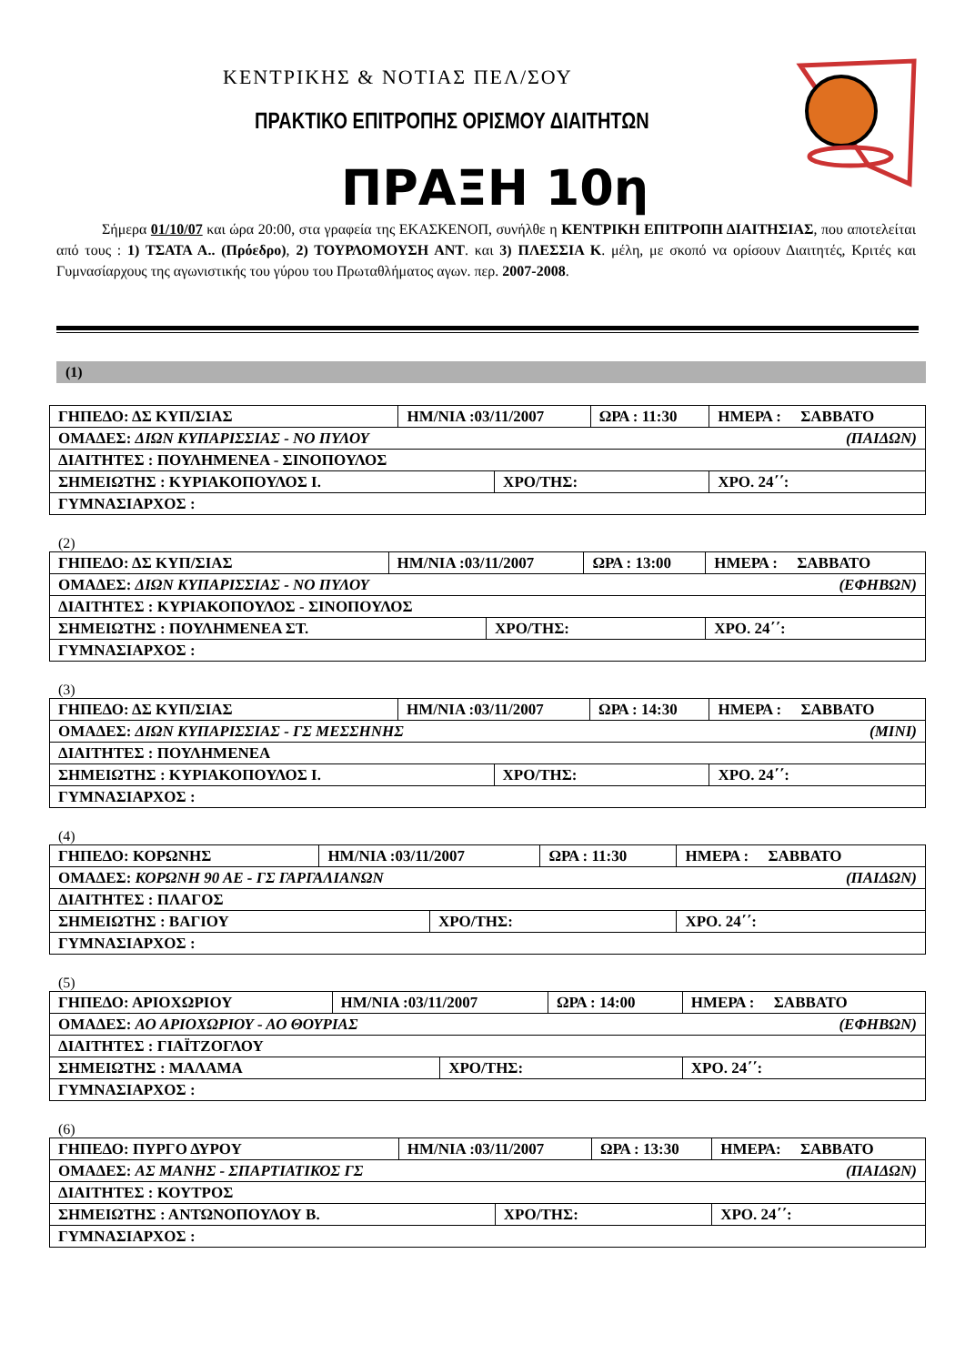ΚΕΝΤΡΙΚΗΣ & ΝΟΤΙΑΣ ΠΕΛ/ΣΟΥ
ΠΡΑΚΤΙΚΟ ΕΠΙΤΡΟΠΗΣ ΟΡΙΣΜΟΥ ΔΙΑΙΤΗΤΩΝ
ΠΡΑΞΗ 10η
Σήμερα 01/10/07 και ώρα 20:00, στα γραφεία της ΕΚΑΣΚΕΝΟΠ, συνήλθε η ΚΕΝΤΡΙΚΗ ΕΠΙΤΡΟΠΗ ΔΙΑΙΤΗΣΙΑΣ, που αποτελείται από τους : 1) ΤΣΑΤΑ Α.. (Πρόεδρο), 2) ΤΟΥΡΛΟΜΟΥΣΗ ΑΝΤ. και 3) ΠΛΕΣΣΙΑ Κ. μέλη, με σκοπό να ορίσουν Διαιτητές, Κριτές και Γυμνασίαρχους της αγωνιστικής του γύρου του Πρωταθλήματος αγων. περ. 2007-2008.
(1)
| ΓΗΠΕΔΟ: ΔΣ ΚΥΠ/ΣΙΑΣ | ΗΜ/ΝΙΑ :03/11/2007 | | ΩΡΑ : 11:30 | ΗΜΕΡΑ : ΣΑΒΒΑΤΟ |
| ΟΜΑΔΕΣ: ΔΙΩΝ ΚΥΠΑΡΙΣΣΙΑΣ - ΝΟ ΠΥΛΟΥ (ΠΑΙΔΩΝ) | | | | |
| ΔΙΑΙΤΗΤΕΣ : ΠΟΥΛΗΜΕΝΕΑ - ΣΙΝΟΠΟΥΛΟΣ | | | | |
| ΣΗΜΕΙΩΤΗΣ : ΚΥΡΙΑΚΟΠΟΥΛΟΣ Ι. | | ΧΡΟ/ΤΗΣ: | | ΧΡΟ. 24΄΄: |
| ΓΥΜΝΑΣΙΑΡΧΟΣ : | | | | |
(2)
| ΓΗΠΕΔΟ: ΔΣ ΚΥΠ/ΣΙΑΣ | ΗΜ/ΝΙΑ :03/11/2007 | | ΩΡΑ : 13:00 | ΗΜΕΡΑ : ΣΑΒΒΑΤΟ |
| ΟΜΑΔΕΣ: ΔΙΩΝ ΚΥΠΑΡΙΣΣΙΑΣ - ΝΟ ΠΥΛΟΥ (ΕΦΗΒΩΝ) | | | | |
| ΔΙΑΙΤΗΤΕΣ : ΚΥΡΙΑΚΟΠΟΥΛΟΣ - ΣΙΝΟΠΟΥΛΟΣ | | | | |
| ΣΗΜΕΙΩΤΗΣ : ΠΟΥΛΗΜΕΝΕΑ ΣΤ. | | ΧΡΟ/ΤΗΣ: | | ΧΡΟ. 24΄΄: |
| ΓΥΜΝΑΣΙΑΡΧΟΣ : | | | | |
(3)
| ΓΗΠΕΔΟ: ΔΣ ΚΥΠ/ΣΙΑΣ | ΗΜ/ΝΙΑ :03/11/2007 | | ΩΡΑ : 14:30 | ΗΜΕΡΑ : ΣΑΒΒΑΤΟ |
| ΟΜΑΔΕΣ: ΔΙΩΝ ΚΥΠΑΡΙΣΣΙΑΣ - ΓΣ ΜΕΣΣΗΝΗΣ (ΜΙΝΙ) | | | | |
| ΔΙΑΙΤΗΤΕΣ : ΠΟΥΛΗΜΕΝΕΑ | | | | |
| ΣΗΜΕΙΩΤΗΣ : ΚΥΡΙΑΚΟΠΟΥΛΟΣ Ι. | | ΧΡΟ/ΤΗΣ: | | ΧΡΟ. 24΄΄: |
| ΓΥΜΝΑΣΙΑΡΧΟΣ : | | | | |
(4)
| ΓΗΠΕΔΟ: ΚΟΡΩΝΗΣ | ΗΜ/ΝΙΑ :03/11/2007 | | ΩΡΑ : 11:30 | ΗΜΕΡΑ : ΣΑΒΒΑΤΟ |
| ΟΜΑΔΕΣ: ΚΟΡΩΝΗ 90 ΑΕ - ΓΣ ΓΑΡΓΑΛΙΑΝΩΝ (ΠΑΙΔΩΝ) | | | | |
| ΔΙΑΙΤΗΤΕΣ : ΠΛΑΓΟΣ | | | | |
| ΣΗΜΕΙΩΤΗΣ : ΒΑΓΙΟΥ | | ΧΡΟ/ΤΗΣ: | | ΧΡΟ. 24΄΄: |
| ΓΥΜΝΑΣΙΑΡΧΟΣ : | | | | |
(5)
| ΓΗΠΕΔΟ: ΑΡΙΟΧΩΡΙΟΥ | ΗΜ/ΝΙΑ :03/11/2007 | | ΩΡΑ : 14:00 | ΗΜΕΡΑ : ΣΑΒΒΑΤΟ |
| ΟΜΑΔΕΣ: ΑΟ ΑΡΙΟΧΩΡΙΟΥ - ΑΟ ΘΟΥΡΙΑΣ (ΕΦΗΒΩΝ) | | | | |
| ΔΙΑΙΤΗΤΕΣ : ΓΙΑΪΤΖΟΓΛΟΥ | | | | |
| ΣΗΜΕΙΩΤΗΣ : ΜΑΛΑΜΑ | | ΧΡΟ/ΤΗΣ: | | ΧΡΟ. 24΄΄: |
| ΓΥΜΝΑΣΙΑΡΧΟΣ : | | | | |
(6)
| ΓΗΠΕΔΟ: ΠΥΡΓΟ ΔΥΡΟΥ | ΗΜ/ΝΙΑ :03/11/2007 | | ΩΡΑ : 13:30 | ΗΜΕΡΑ: ΣΑΒΒΑΤΟ |
| ΟΜΑΔΕΣ: ΑΣ ΜΑΝΗΣ - ΣΠΑΡΤΙΑΤΙΚΟΣ ΓΣ (ΠΑΙΔΩΝ) | | | | |
| ΔΙΑΙΤΗΤΕΣ : ΚΟΥΤΡΟΣ | | | | |
| ΣΗΜΕΙΩΤΗΣ : ΑΝΤΩΝΟΠΟΥΛΟΥ Β. | | ΧΡΟ/ΤΗΣ: | | ΧΡΟ. 24΄΄: |
| ΓΥΜΝΑΣΙΑΡΧΟΣ : | | | | |